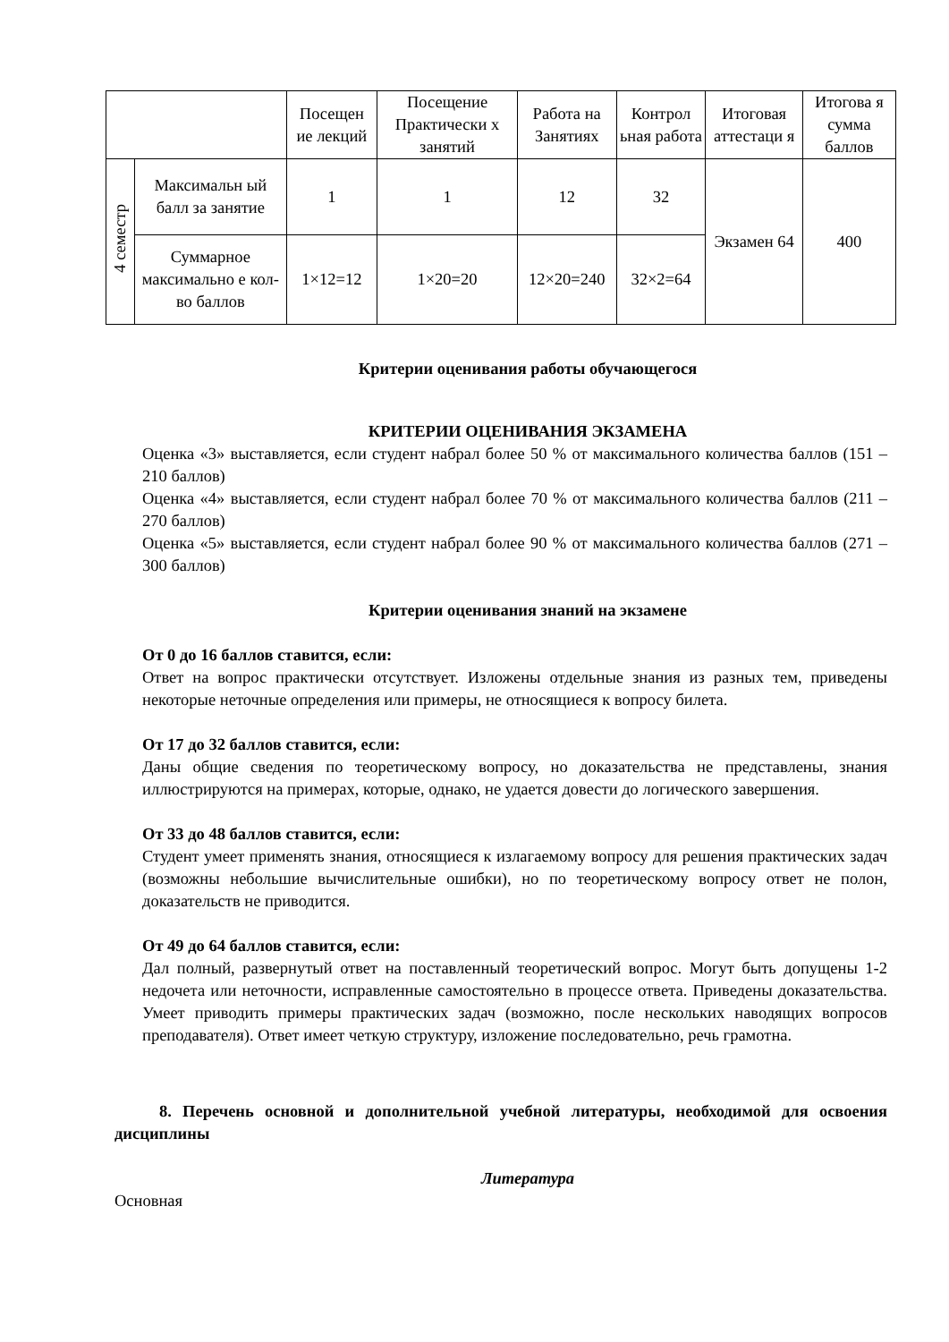| | | Посещен ие лекций | Посещение Практически х занятий | Работа на Занятиях | Контрол ьная работа | Итоговая аттестаци я | Итогова я сумма баллов |
| 4 семестр | Максимальн ый балл за занятие | 1 | 1 | 12 | 32 | Экзамен 64 | 400 |
| | Суммарное максимально е кол-во баллов | 1×12=12 | 1×20=20 | 12×20=240 | 32×2=64 | | |
Критерии оценивания работы обучающегося
КРИТЕРИИ ОЦЕНИВАНИЯ ЭКЗАМЕНА
Оценка «3» выставляется, если студент набрал более 50 % от максимального количества баллов (151 – 210 баллов)
Оценка «4» выставляется, если студент набрал более 70 % от максимального количества баллов (211 – 270 баллов)
Оценка «5» выставляется, если студент набрал более 90 % от максимального количества баллов (271 – 300 баллов)
Критерии оценивания знаний на экзамене
От 0 до 16 баллов ставится, если:
Ответ на вопрос практически отсутствует. Изложены отдельные знания из разных тем, приведены некоторые неточные определения или примеры, не относящиеся к вопросу билета.
От 17 до 32 баллов ставится, если:
Даны общие сведения по теоретическому вопросу, но доказательства не представлены, знания иллюстрируются на примерах, которые, однако, не удается довести до логического завершения.
От 33 до 48 баллов ставится, если:
Студент умеет применять знания, относящиеся к излагаемому вопросу для решения практических задач (возможны небольшие вычислительные ошибки), но по теоретическому вопросу ответ не полон, доказательств не приводится.
От 49 до 64 баллов ставится, если:
Дал полный, развернутый ответ на поставленный теоретический вопрос. Могут быть допущены 1-2 недочета или неточности, исправленные самостоятельно в процессе ответа. Приведены доказательства. Умеет приводить примеры практических задач (возможно, после нескольких наводящих вопросов преподавателя). Ответ имеет четкую структуру, изложение последовательно, речь грамотна.
8. Перечень основной и дополнительной учебной литературы, необходимой для освоения дисциплины
Литература
Основная